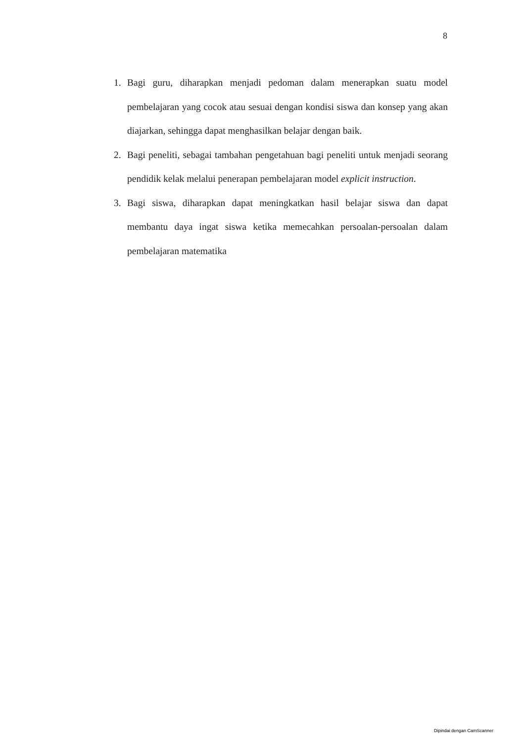8
1. Bagi guru, diharapkan menjadi pedoman dalam menerapkan suatu model pembelajaran yang cocok atau sesuai dengan kondisi siswa dan konsep yang akan diajarkan, sehingga dapat menghasilkan belajar dengan baik.
2. Bagi peneliti, sebagai tambahan pengetahuan bagi peneliti untuk menjadi seorang pendidik kelak melalui penerapan pembelajaran model explicit instruction.
3. Bagi siswa, diharapkan dapat meningkatkan hasil belajar siswa dan dapat membantu daya ingat siswa ketika memecahkan persoalan-persoalan dalam pembelajaran matematika
Dipindai dengan CamScanner